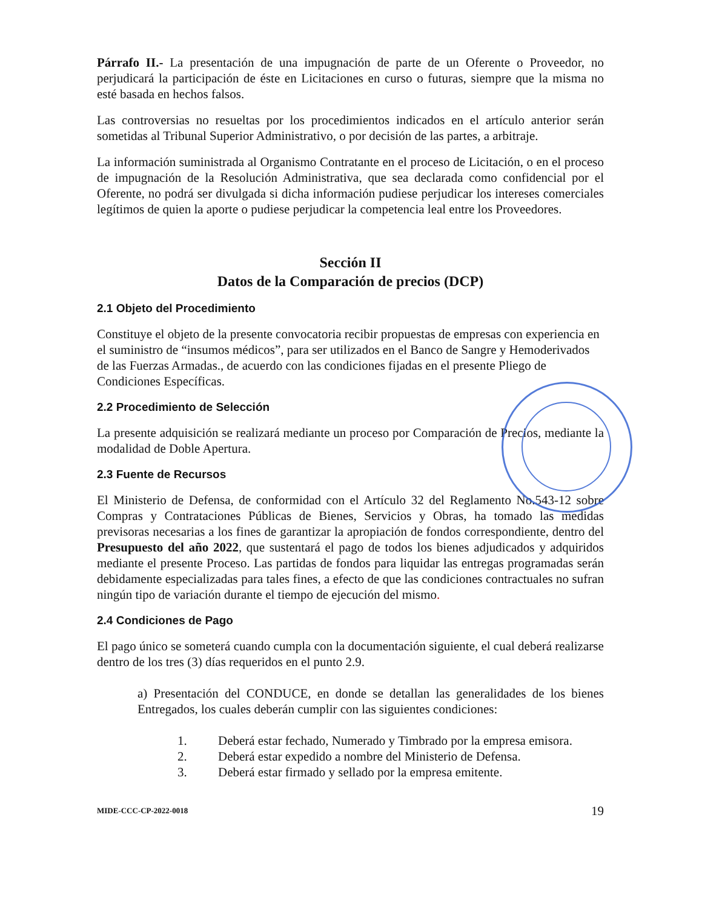Párrafo II.- La presentación de una impugnación de parte de un Oferente o Proveedor, no perjudicará la participación de éste en Licitaciones en curso o futuras, siempre que la misma no esté basada en hechos falsos.
Las controversias no resueltas por los procedimientos indicados en el artículo anterior serán sometidas al Tribunal Superior Administrativo, o por decisión de las partes, a arbitraje.
La información suministrada al Organismo Contratante en el proceso de Licitación, o en el proceso de impugnación de la Resolución Administrativa, que sea declarada como confidencial por el Oferente, no podrá ser divulgada si dicha información pudiese perjudicar los intereses comerciales legítimos de quien la aporte o pudiese perjudicar la competencia leal entre los Proveedores.
Sección II
Datos de la Comparación de precios (DCP)
2.1 Objeto del Procedimiento
Constituye el objeto de la presente convocatoria recibir propuestas de empresas con experiencia en el suministro de “insumos médicos”, para ser utilizados en el Banco de Sangre y Hemoderivados de las Fuerzas Armadas., de acuerdo con las condiciones fijadas en el presente Pliego de Condiciones Específicas.
2.2 Procedimiento de Selección
La presente adquisición se realizará mediante un proceso por Comparación de Precios, mediante la modalidad de Doble Apertura.
2.3 Fuente de Recursos
El Ministerio de Defensa, de conformidad con el Artículo 32 del Reglamento No.543-12 sobre Compras y Contrataciones Públicas de Bienes, Servicios y Obras, ha tomado las medidas previsoras necesarias a los fines de garantizar la apropiación de fondos correspondiente, dentro del Presupuesto del año 2022, que sustentará el pago de todos los bienes adjudicados y adquiridos mediante el presente Proceso. Las partidas de fondos para liquidar las entregas programadas serán debidamente especializadas para tales fines, a efecto de que las condiciones contractuales no sufran ningún tipo de variación durante el tiempo de ejecución del mismo.
2.4 Condiciones de Pago
El pago único se someterá cuando cumpla con la documentación siguiente, el cual deberá realizarse dentro de los tres (3) días requeridos en el punto 2.9.
a) Presentación del CONDUCE, en donde se detallan las generalidades de los bienes Entregados, los cuales deberán cumplir con las siguientes condiciones:
1. Deberá estar fechado, Numerado y Timbrado por la empresa emisora.
2. Deberá estar expedido a nombre del Ministerio de Defensa.
3. Deberá estar firmado y sellado por la empresa emitente.
MIDE-CCC-CP-2022-0018 19